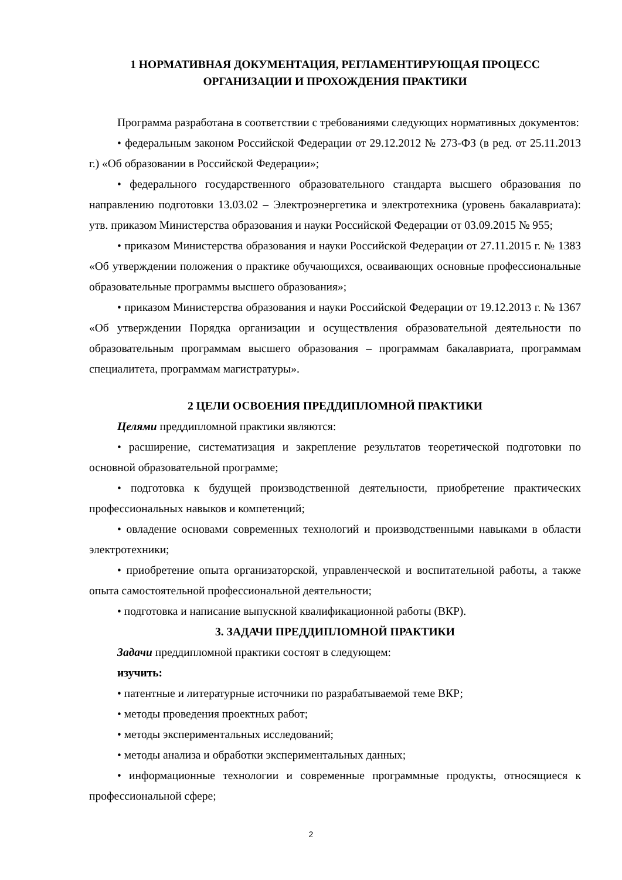1 НОРМАТИВНАЯ ДОКУМЕНТАЦИЯ, РЕГЛАМЕНТИРУЮЩАЯ ПРОЦЕСС ОРГАНИЗАЦИИ И ПРОХОЖДЕНИЯ ПРАКТИКИ
Программа разработана в соответствии с требованиями следующих нормативных документов:
• федеральным законом Российской Федерации от 29.12.2012 № 273-ФЗ (в ред. от 25.11.2013 г.) «Об образовании в Российской Федерации»;
• федерального государственного образовательного стандарта высшего образования по направлению подготовки 13.03.02 – Электроэнергетика и электротехника (уровень бакалавриата): утв. приказом Министерства образования и науки Российской Федерации от 03.09.2015 № 955;
• приказом Министерства образования и науки Российской Федерации от 27.11.2015 г. № 1383 «Об утверждении положения о практике обучающихся, осваивающих основные профессиональные образовательные программы высшего образования»;
• приказом Министерства образования и науки Российской Федерации от 19.12.2013 г. № 1367 «Об утверждении Порядка организации и осуществления образовательной деятельности по образовательным программам высшего образования – программам бакалавриата, программам специалитета, программам магистратуры».
2 ЦЕЛИ ОСВОЕНИЯ ПРЕДДИПЛОМНОЙ ПРАКТИКИ
Целями преддипломной практики являются:
• расширение, систематизация и закрепление результатов теоретической подготовки по основной образовательной программе;
• подготовка к будущей производственной деятельности, приобретение практических профессиональных навыков и компетенций;
• овладение основами современных технологий и производственными навыками в области электротехники;
• приобретение опыта организаторской, управленческой и воспитательной работы, а также опыта самостоятельной профессиональной деятельности;
• подготовка и написание выпускной квалификационной работы (ВКР).
3. ЗАДАЧИ ПРЕДДИПЛОМНОЙ ПРАКТИКИ
Задачи преддипломной практики состоят в следующем:
изучить:
• патентные и литературные источники по разрабатываемой теме ВКР;
• методы проведения проектных работ;
• методы экспериментальных исследований;
• методы анализа и обработки экспериментальных данных;
• информационные технологии и современные программные продукты, относящиеся к профессиональной сфере;
2